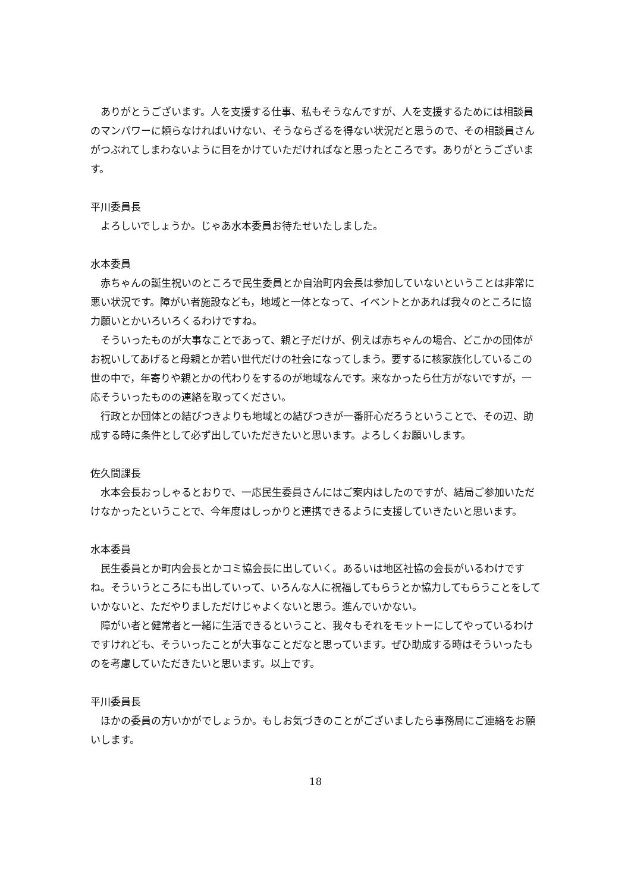ありがとうございます。人を支援する仕事、私もそうなんですが、人を支援するためには相談員のマンパワーに頼らなければいけない、そうならざるを得ない状況だと思うので、その相談員さんがつぶれてしまわないように目をかけていただければなと思ったところです。ありがとうございます。
平川委員長
よろしいでしょうか。じゃあ水本委員お待たせいたしました。
水本委員
赤ちゃんの誕生祝いのところで民生委員とか自治町内会長は参加していないということは非常に悪い状況です。障がい者施設なども，地域と一体となって、イベントとかあれば我々のところに協力願いとかいろいろくるわけですね。
そういったものが大事なことであって、親と子だけが、例えば赤ちゃんの場合、どこかの団体がお祝いしてあげると母親とか若い世代だけの社会になってしまう。要するに核家族化しているこの世の中で，年寄りや親とかの代わりをするのが地域なんです。来なかったら仕方がないですが，一応そういったものの連絡を取ってください。
行政とか団体との結びつきよりも地域との結びつきが一番肝心だろうということで、その辺、助成する時に条件として必ず出していただきたいと思います。よろしくお願いします。
佐久間課長
水本会長おっしゃるとおりで、一応民生委員さんにはご案内はしたのですが、結局ご参加いただけなかったということで、今年度はしっかりと連携できるように支援していきたいと思います。
水本委員
民生委員とか町内会長とかコミ協会長に出していく。あるいは地区社協の会長がいるわけですね。そういうところにも出していって、いろんな人に祝福してもらうとか協力してもらうことをしていかないと、ただやりましただけじゃよくないと思う。進んでいかない。
障がい者と健常者と一緒に生活できるということ、我々もそれをモットーにしてやっているわけですけれども、そういったことが大事なことだなと思っています。ぜひ助成する時はそういったものを考慮していただきたいと思います。以上です。
平川委員長
ほかの委員の方いかがでしょうか。もしお気づきのことがございましたら事務局にご連絡をお願いします。
18